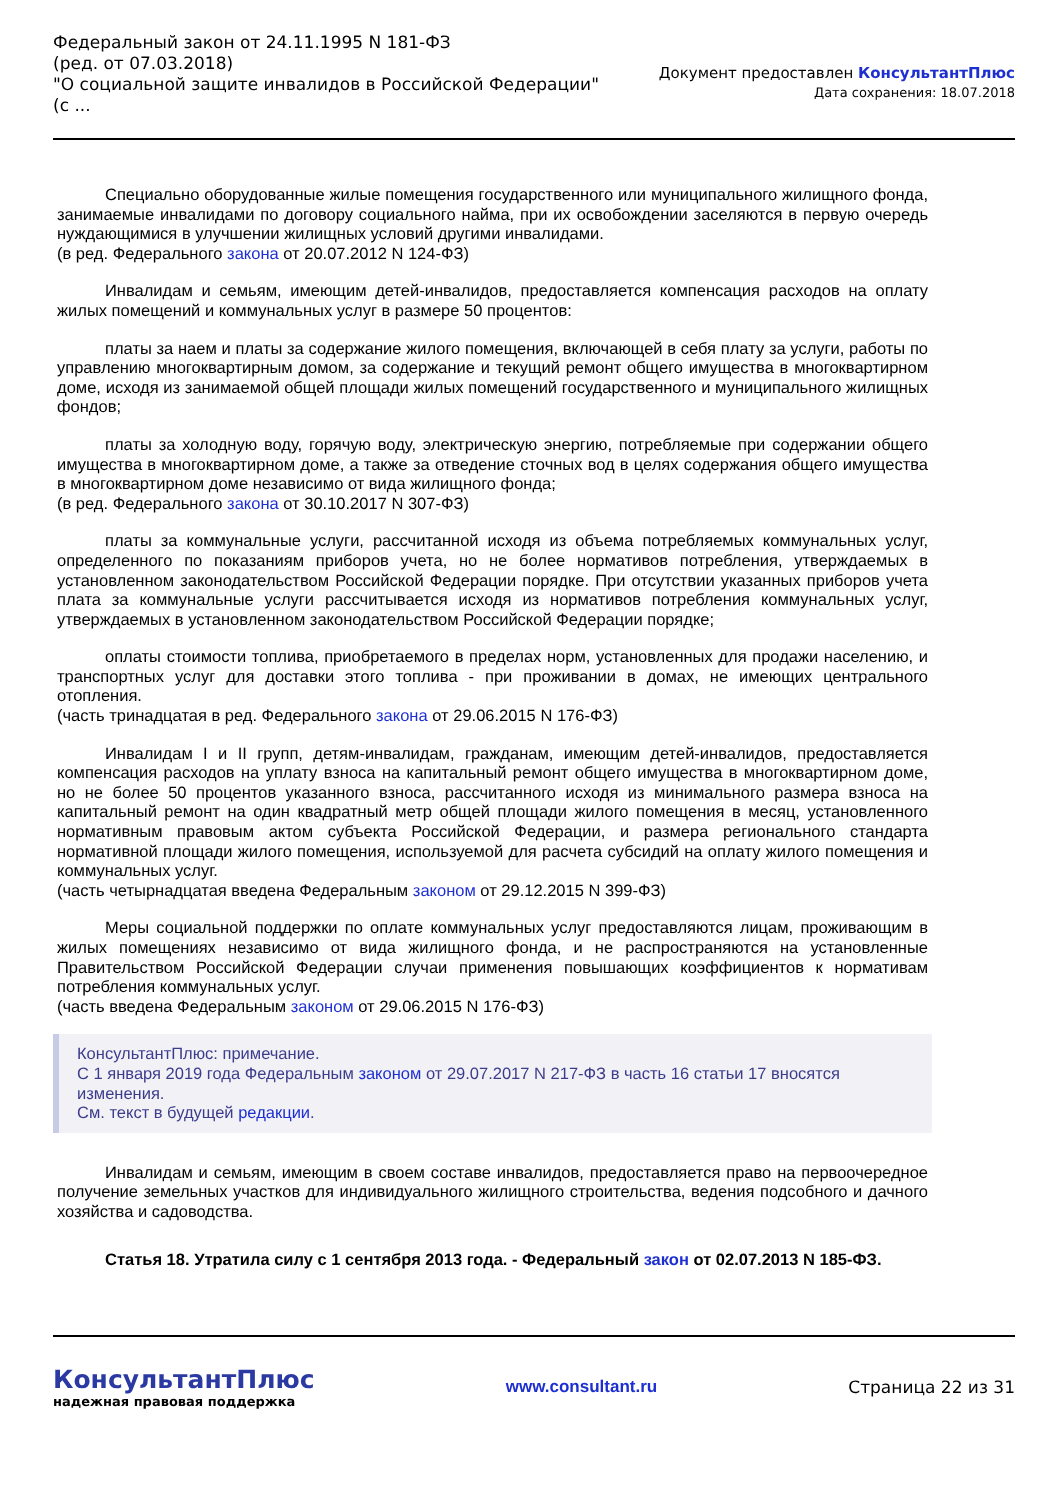Федеральный закон от 24.11.1995 N 181-ФЗ
(ред. от 07.03.2018)
"О социальной защите инвалидов в Российской Федерации"
(с ...
Документ предоставлен КонсультантПлюс
Дата сохранения: 18.07.2018
Специально оборудованные жилые помещения государственного или муниципального жилищного фонда, занимаемые инвалидами по договору социального найма, при их освобождении заселяются в первую очередь нуждающимися в улучшении жилищных условий другими инвалидами.
(в ред. Федерального закона от 20.07.2012 N 124-ФЗ)
Инвалидам и семьям, имеющим детей-инвалидов, предоставляется компенсация расходов на оплату жилых помещений и коммунальных услуг в размере 50 процентов:
платы за наем и платы за содержание жилого помещения, включающей в себя плату за услуги, работы по управлению многоквартирным домом, за содержание и текущий ремонт общего имущества в многоквартирном доме, исходя из занимаемой общей площади жилых помещений государственного и муниципального жилищных фондов;
платы за холодную воду, горячую воду, электрическую энергию, потребляемые при содержании общего имущества в многоквартирном доме, а также за отведение сточных вод в целях содержания общего имущества в многоквартирном доме независимо от вида жилищного фонда;
(в ред. Федерального закона от 30.10.2017 N 307-ФЗ)
платы за коммунальные услуги, рассчитанной исходя из объема потребляемых коммунальных услуг, определенного по показаниям приборов учета, но не более нормативов потребления, утверждаемых в установленном законодательством Российской Федерации порядке. При отсутствии указанных приборов учета плата за коммунальные услуги рассчитывается исходя из нормативов потребления коммунальных услуг, утверждаемых в установленном законодательством Российской Федерации порядке;
оплаты стоимости топлива, приобретаемого в пределах норм, установленных для продажи населению, и транспортных услуг для доставки этого топлива - при проживании в домах, не имеющих центрального отопления.
(часть тринадцатая в ред. Федерального закона от 29.06.2015 N 176-ФЗ)
Инвалидам I и II групп, детям-инвалидам, гражданам, имеющим детей-инвалидов, предоставляется компенсация расходов на уплату взноса на капитальный ремонт общего имущества в многоквартирном доме, но не более 50 процентов указанного взноса, рассчитанного исходя из минимального размера взноса на капитальный ремонт на один квадратный метр общей площади жилого помещения в месяц, установленного нормативным правовым актом субъекта Российской Федерации, и размера регионального стандарта нормативной площади жилого помещения, используемой для расчета субсидий на оплату жилого помещения и коммунальных услуг.
(часть четырнадцатая введена Федеральным законом от 29.12.2015 N 399-ФЗ)
Меры социальной поддержки по оплате коммунальных услуг предоставляются лицам, проживающим в жилых помещениях независимо от вида жилищного фонда, и не распространяются на установленные Правительством Российской Федерации случаи применения повышающих коэффициентов к нормативам потребления коммунальных услуг.
(часть введена Федеральным законом от 29.06.2015 N 176-ФЗ)
КонсультантПлюс: примечание.
С 1 января 2019 года Федеральным законом от 29.07.2017 N 217-ФЗ в часть 16 статьи 17 вносятся изменения.
См. текст в будущей редакции.
Инвалидам и семьям, имеющим в своем составе инвалидов, предоставляется право на первоочередное получение земельных участков для индивидуального жилищного строительства, ведения подсобного и дачного хозяйства и садоводства.
Статья 18. Утратила силу с 1 сентября 2013 года. - Федеральный закон от 02.07.2013 N 185-ФЗ.
КонсультантПлюс
надежная правовая поддержка
www.consultant.ru Страница 22 из 31